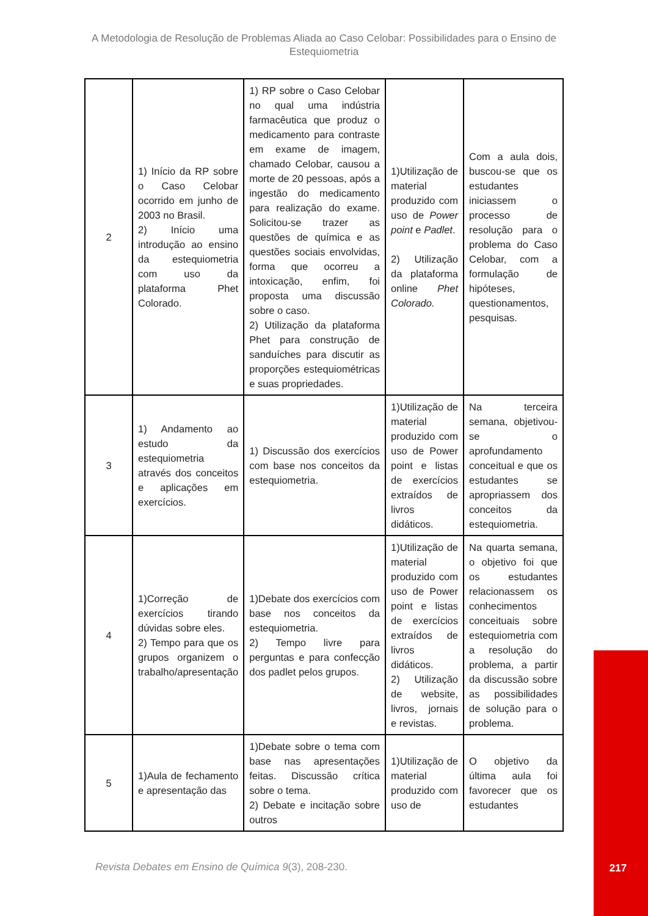A Metodologia de Resolução de Problemas Aliada ao Caso Celobar: Possibilidades para o Ensino de Estequiometria
| 2 | 1) Início da RP sobre o Caso Celobar ocorrido em junho de 2003 no Brasil. 2) Início uma introdução ao ensino da estequiometria com uso da plataforma Phet Colorado. | 1) RP sobre o Caso Celobar no qual uma indústria farmacêutica que produz o medicamento para contraste em exame de imagem, chamado Celobar, causou a morte de 20 pessoas, após a ingestão do medicamento para realização do exame. Solicitou-se trazer as questões de química e as questões sociais envolvidas, forma que ocorreu a intoxicação, enfim, foi proposta uma discussão sobre o caso. 2) Utilização da plataforma Phet para construção de sanduíches para discutir as proporções estequiométricas e suas propriedades. | 1)Utilização de material produzido com uso de Power point e Padlet . 2) Utilização da plataforma online Phet Colorado. | Com a aula dois, buscou-se que os estudantes iniciassem o processo de resolução para o problema do Caso Celobar, com a formulação de hipóteses, questionamentos, pesquisas. |
| 3 | 1) Andamento ao estudo da estequiometria através dos conceitos e aplicações em exercícios. | 1) Discussão dos exercícios com base nos conceitos da estequiometria. | 1)Utilização de material produzido com uso de Power point e listas de exercícios extraídos de livros didáticos. | Na terceira semana, objetivou-se o aprofundamento conceitual e que os estudantes se apropriassem dos conceitos da estequiometria. |
| 4 | 1)Correção de exercícios tirando dúvidas sobre eles. 2) Tempo para que os grupos organizem o trabalho/apresentação | 1)Debate dos exercícios com base nos conceitos da estequiometria. 2) Tempo livre para perguntas e para confecção dos padlet pelos grupos. | 1)Utilização de material produzido com uso de Power point e listas de exercícios extraídos de livros didáticos. 2) Utilização de website, livros, jornais e revistas. | Na quarta semana, o objetivo foi que os estudantes relacionassem os conhecimentos conceituais sobre estequiometria com a resolução do problema, a partir da discussão sobre as possibilidades de solução para o problema. |
| 5 | 1)Aula de fechamento e apresentação das | 1)Debate sobre o tema com base nas apresentações feitas. Discussão crítica sobre o tema. 2) Debate e incitação sobre outros | 1)Utilização de material produzido com uso de | O objetivo da última aula foi favorecer que os estudantes |
Revista Debates em Ensino de Química 9(3), 208-230.
217